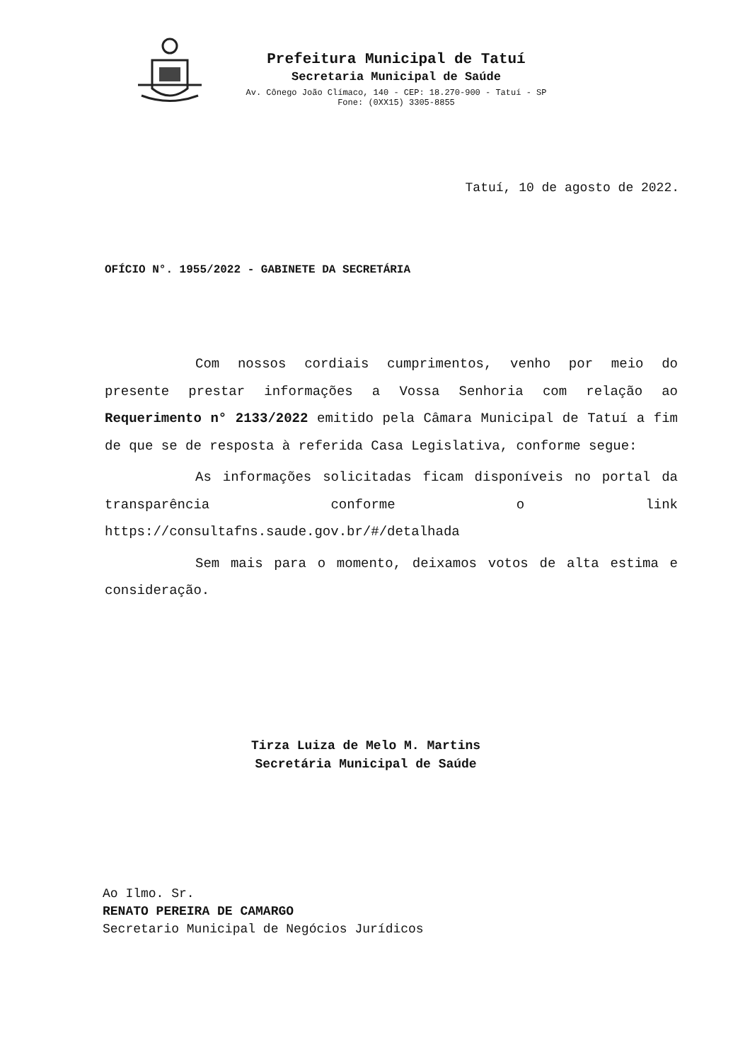Prefeitura Municipal de Tatuí
Secretaria Municipal de Saúde
Av. Cônego João Clímaco, 140 - CEP: 18.270-900 - Tatuí - SP
Fone: (0XX15) 3305-8855
Tatuí, 10 de agosto de 2022.
OFÍCIO N°. 1955/2022 - GABINETE DA SECRETÁRIA
Com nossos cordiais cumprimentos, venho por meio do presente prestar informações a Vossa Senhoria com relação ao Requerimento n° 2133/2022 emitido pela Câmara Municipal de Tatuí a fim de que se de resposta à referida Casa Legislativa, conforme segue:
As informações solicitadas ficam disponíveis no portal da transparência conforme o link https://consultafns.saude.gov.br/#/detalhada
Sem mais para o momento, deixamos votos de alta estima e consideração.
Tirza Luiza de Melo M. Martins
Secretária Municipal de Saúde
Ao Ilmo. Sr.
RENATO PEREIRA DE CAMARGO
Secretario Municipal de Negócios Jurídicos